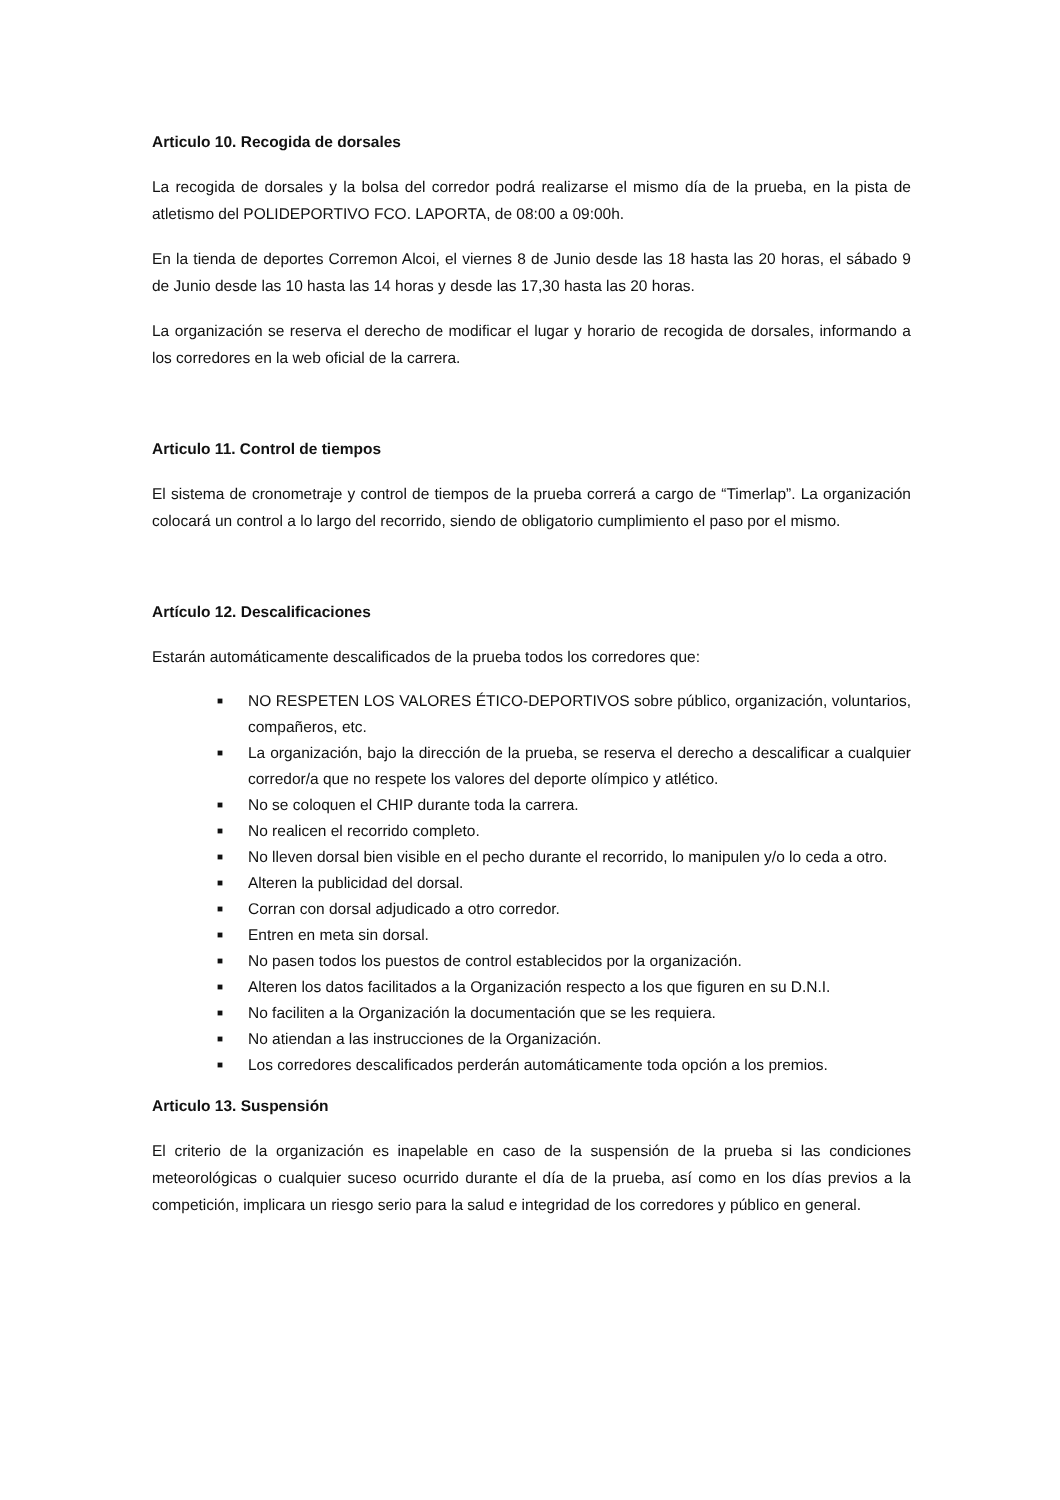Articulo 10. Recogida de dorsales
La recogida de dorsales y la bolsa del corredor podrá realizarse el mismo día de la prueba, en la pista de atletismo del POLIDEPORTIVO FCO. LAPORTA, de 08:00 a 09:00h.
En la tienda de deportes Corremon Alcoi, el viernes 8 de Junio desde las 18 hasta las 20 horas, el sábado 9 de Junio desde las 10 hasta las 14 horas y desde las 17,30 hasta las 20 horas.
La organización se reserva el derecho de modificar el lugar y horario de recogida de dorsales, informando a los corredores en la web oficial de la carrera.
Articulo 11. Control de tiempos
El sistema de cronometraje y control de tiempos de la prueba correrá a cargo de “Timerlap”. La organización colocará un control a lo largo del recorrido, siendo de obligatorio cumplimiento el paso por el mismo.
Artículo 12. Descalificaciones
Estarán automáticamente descalificados de la prueba todos los corredores que:
■ NO RESPETEN LOS VALORES ÉTICO-DEPORTIVOS sobre público, organización, voluntarios, compañeros, etc.
■ La organización, bajo la dirección de la prueba, se reserva el derecho a descalificar a cualquier corredor/a que no respete los valores del deporte olímpico y atlético.
■ No se coloquen el CHIP durante toda la carrera.
■ No realicen el recorrido completo.
■ No lleven dorsal bien visible en el pecho durante el recorrido, lo manipulen y/o lo ceda a otro.
■ Alteren la publicidad del dorsal.
■ Corran con dorsal adjudicado a otro corredor.
■ Entren en meta sin dorsal.
■ No pasen todos los puestos de control establecidos por la organización.
■ Alteren los datos facilitados a la Organización respecto a los que figuren en su D.N.I.
■ No faciliten a la Organización la documentación que se les requiera.
■ No atiendan a las instrucciones de la Organización.
■ Los corredores descalificados perderán automáticamente toda opción a los premios.
Articulo 13. Suspensión
El criterio de la organización es inapelable en caso de la suspensión de la prueba si las condiciones meteorológicas o cualquier suceso ocurrido durante el día de la prueba, así como en los días previos a la competición, implicara un riesgo serio para la salud e integridad de los corredores y público en general.